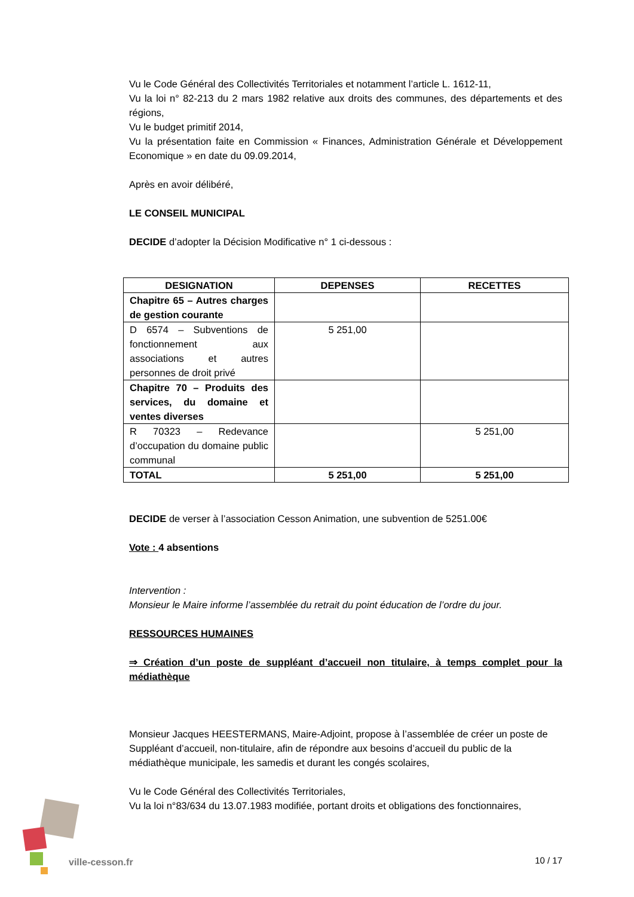Vu le Code Général des Collectivités Territoriales et notamment l’article L. 1612-11,
Vu la loi n° 82-213 du 2 mars 1982 relative aux droits des communes, des départements et des régions,
Vu le budget primitif 2014,
Vu la présentation faite en Commission « Finances, Administration Générale et Développement Economique » en date du 09.09.2014,
Après en avoir délibéré,
LE CONSEIL MUNICIPAL
DECIDE d’adopter la Décision Modificative n° 1 ci-dessous :
| DESIGNATION | DEPENSES | RECETTES |
| --- | --- | --- |
| Chapitre 65 – Autres charges de gestion courante | | |
| D 6574 – Subventions de fonctionnement aux associations et autres personnes de droit privé | 5 251,00 | |
| Chapitre 70 – Produits des services, du domaine et ventes diverses | | |
| R 70323 – Redevance d’occupation du domaine public communal | | 5 251,00 |
| TOTAL | 5 251,00 | 5 251,00 |
DECIDE de verser à l’association Cesson Animation, une subvention de 5251.00€
Vote : 4 absentions
Intervention :
Monsieur le Maire informe l’assemblée du retrait du point éducation de l’ordre du jour.
RESSOURCES HUMAINES
⇒ Création d’un poste de suppléant d’accueil non titulaire, à temps complet pour la médiathèque
Monsieur Jacques HEESTERMANS, Maire-Adjoint, propose à l’assemblée de créer un poste de Suppléant d’accueil, non-titulaire, afin de répondre aux besoins d’accueil du public de la médiathèque municipale, les samedis et durant les congés scolaires,
Vu le Code Général des Collectivités Territoriales,
Vu la loi n°83/634 du 13.07.1983 modifiée, portant droits et obligations des fonctionnaires,
ville-cesson.fr
10 / 17